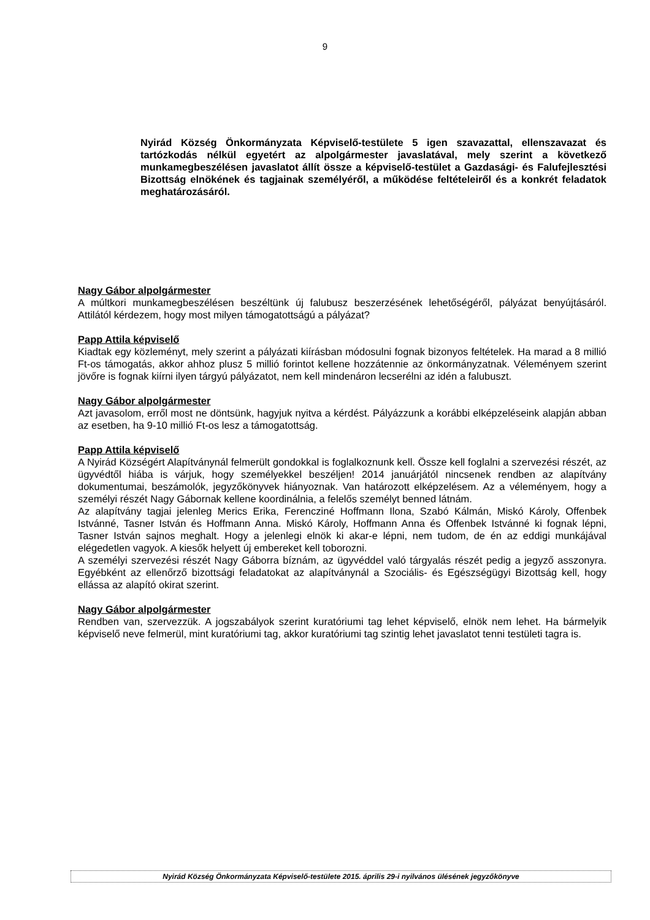9
Nyirád Község Önkormányzata Képviselő-testülete 5 igen szavazattal, ellenszavazat és tartózkodás nélkül egyetért az alpolgármester javaslatával, mely szerint a következő munkamegbeszélésen javaslatot állít össze a képviselő-testület a Gazdasági- és Falufejlesztési Bizottság elnökének és tagjainak személyéről, a működése feltételeiről és a konkrét feladatok meghatározásáról.
Nagy Gábor alpolgármester
A múltkori munkamegbeszélésen beszéltünk új falubusz beszerzésének lehetőségéről, pályázat benyújtásáról. Attilától kérdezem, hogy most milyen támogatottságú a pályázat?
Papp Attila képviselő
Kiadtak egy közleményt, mely szerint a pályázati kiírásban módosulni fognak bizonyos feltételek. Ha marad a 8 millió Ft-os támogatás, akkor ahhoz plusz 5 millió forintot kellene hozzátennie az önkormányzatnak. Véleményem szerint jövőre is fognak kiírni ilyen tárgyú pályázatot, nem kell mindenáron lecserélni az idén a falubuszt.
Nagy Gábor alpolgármester
Azt javasolom, erről most ne döntsünk, hagyjuk nyitva a kérdést. Pályázzunk a korábbi elképzeléseink alapján abban az esetben, ha 9-10 millió Ft-os lesz a támogatottság.
Papp Attila képviselő
A Nyirád Községért Alapítványnál felmerült gondokkal is foglalkoznunk kell. Össze kell foglalni a szervezési részét, az ügyvédtől hiába is várjuk, hogy személyekkel beszéljen! 2014 januárjától nincsenek rendben az alapítvány dokumentumai, beszámolók, jegyzőkönyvek hiányoznak. Van határozott elképzelésem. Az a véleményem, hogy a személyi részét Nagy Gábornak kellene koordinálnia, a felelős személyt benned látnám.
Az alapítvány tagjai jelenleg Merics Erika, Ferencziné Hoffmann Ilona, Szabó Kálmán, Miskó Károly, Offenbek Istvánné, Tasner István és Hoffmann Anna. Miskó Károly, Hoffmann Anna és Offenbek Istvánné ki fognak lépni, Tasner István sajnos meghalt. Hogy a jelenlegi elnök ki akar-e lépni, nem tudom, de én az eddigi munkájával elégedetlen vagyok. A kiesők helyett új embereket kell toborozni.
A személyi szervezési részét Nagy Gáborra bíznám, az ügyvéddel való tárgyalás részét pedig a jegyző asszonyra. Egyébként az ellenőrző bizottsági feladatokat az alapítványnál a Szociális- és Egészségügyi Bizottság kell, hogy ellássa az alapító okirat szerint.
Nagy Gábor alpolgármester
Rendben van, szervezzük. A jogszabályok szerint kuratóriumi tag lehet képviselő, elnök nem lehet. Ha bármelyik képviselő neve felmerül, mint kuratóriumi tag, akkor kuratóriumi tag szintig lehet javaslatot tenni testületi tagra is.
Nyirád Község Önkormányzata Képviselő-testülete 2015. április 29-i nyilvános ülésének jegyzőkönyve